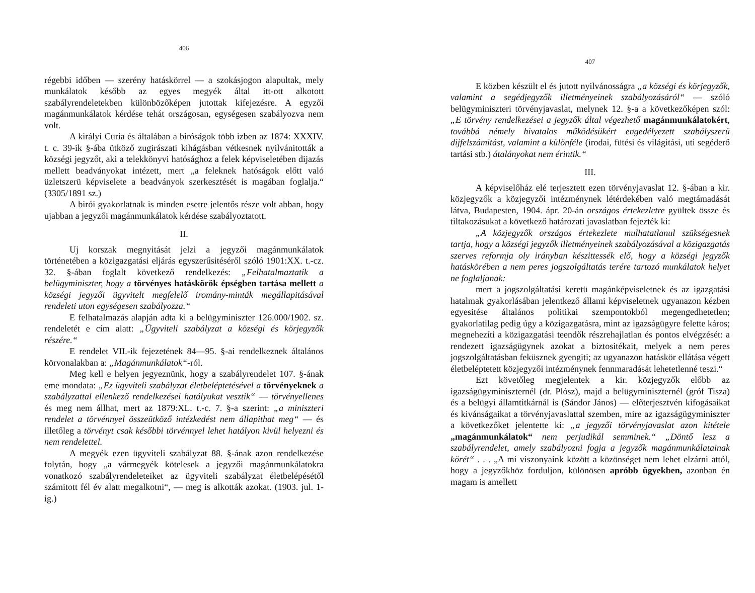406
régebbi időben — szerény hatáskörrel — a szokásjogon alapultak, mely munkálatok később az egyes megyék által itt-ott alkotott szabályrendeletekben különbözőképen jutottak kifejezésre. A egyzői magánmunkálatok kérdése tehát országosan, egységesen szabályozva nem volt.
A királyi Curia és általában a biróságok több izben az 1874: XXXIV. t. c. 39-ik §-ába ütköző zugirászati kihágásban vétkesnek nyilvánitották a községi jegyzőt, aki a telekkönyvi hatósághoz a felek képviseletében dijazás mellett beadványokat intézett, mert „a feleknek hatóságok előtt való üzletszerü képviselete a beadványok szerkesztését is magában foglalja.“ (3305/1891 sz.)
A birói gyakorlatnak is minden esetre jelentős része volt abban, hogy ujabban a jegyzői magánmunkálatok kérdése szabályoztatott.
II.
Uj korszak megnyitását jelzi a jegyzői magánmunkálatok történetében a közigazgatási eljárás egyszerűsitéséről szóló 1901:XX. t.-cz. 32. §-ában foglalt következő rendelkezés: „Felhatalmaztatik a belügyminiszter, hogy a törvényes hatáskörök épségben tartása mellett a községi jegyzői ügyvitelt megfelelő iromány-minták megállapitásával rendeleti uton egységesen szabályozza.“
E felhatalmazás alapján adta ki a belügyminiszter 126.000/1902. sz. rendeletét e cím alatt: „Ügyviteli szabályzat a községi és körjegyzők részére.“
E rendelet VII.-ik fejezetének 84—95. §-ai rendelkeznek általános körvonalakban a: „Magánmunkálatok“-ról.
Meg kell e helyen jegyeznünk, hogy a szabályrendelet 107. §-ának eme mondata: „Ez ügyviteli szabályzat életbeléptetésével a törvényeknek a szabályzattal ellenkező rendelkezései hatályukat vesztik“ — törvényellenes és meg nem állhat, mert az 1879:XL. t.-c. 7. §-a szerint: „a miniszteri rendelet a törvénnyel összeütköző intézkedést nem állapithat meg“ — és illetőleg a törvényt csak későbbi törvénnyel lehet hatályon kivül helyezni és nem rendelettel.
A megyék ezen ügyviteli szabályzat 88. §-ának azon rendelkezése folytán, hogy „a vármegyék kötelesek a jegyzői magánmunkálatokra vonatkozó szabályrendeleteiket az ügyviteli szabályzat életbelépésétől számitott fél év alatt megalkotni“, — meg is alkották azokat. (1903. jul. 1-ig.)
407
E közben készült el és jutott nyilvánosságra „a községi és körjegyzők, valamint a segédjegyzők illetményeinek szabályozásáról“ — szóló belügyminiszteri törvényjavaslat, melynek 12. §-a a következőképen szól: „E törvény rendelkezései a jegyzők által végezhető magánmunkálatokért, továbbá némely hivatalos működésükért engedélyezett szabályszerü dijfelszámitást, valamint a különféle (irodai, fütési és világitási, uti segéderő tartási stb.) átalányokat nem érintik.“
III.
A képviselőház elé terjesztett ezen törvényjavaslat 12. §-ában a kir. közjegyzők a közjegyzői intézménynek létérdekében való megtámadását látva, Budapesten, 1904. ápr. 20-án országos értekezletre gyültek össze és tiltakozásukat a következő határozati javaslatban fejezték ki:
„A közjegyzők országos értekezlete mulhatatlanul szükségesnek tartja, hogy a községi jegyzők illetményeinek szabályozásával a közigazgatás szerves reformja oly irányban készittessék elő, hogy a községi jegyzők hatáskörében a nem peres jogszolgáltatás terére tartozó munkálatok helyet ne foglaljanak:
mert a jogszolgáltatási keretü magánképviseletnek és az igazgatási hatalmak gyakorlásában jelentkező állami képviseletnek ugyanazon kézben egyesitése általános politikai szempontokból megengedhetetlen; gyakorlatilag pedig úgy a közigazgatásra, mint az igazságügyre felette káros; megnehezíti a közigazgatási teendők részrehajlatlan és pontos elvégzését: a rendezett igazságügynek azokat a biztositékait, melyek a nem peres jogszolgáltatásban feküsznek gyengiti; az ugyanazon hatáskör ellátása végett életbeléptetett közjegyzői intézménynek fennmaradását lehetetlenné teszi.“
Ezt követőleg megjelentek a kir. közjegyzők előbb az igazságügyminiszternél (dr. Plósz), majd a belügyminiszternél (gróf Tisza) és a belügyi államtitkárnál is (Sándor János) — előterjesztvén kifogásaikat és kivánságaikat a törvényjavaslattal szemben, mire az igazságügyminiszter a következőket jelentette ki: „a jegyzői törvényjavaslat azon kitétele „magánmunkálatok“ nem perjudikál semminek.“ „Döntő lesz a szabályrendelet, amely szabályozni fogja a jegyzők magánmunkálatainak körét“ . . . „A mi viszonyaink között a közönséget nem lehet elzárni attól, hogy a jegyzőkhöz forduljon, különösen apróbb ügyekben, azonban én magam is amellett